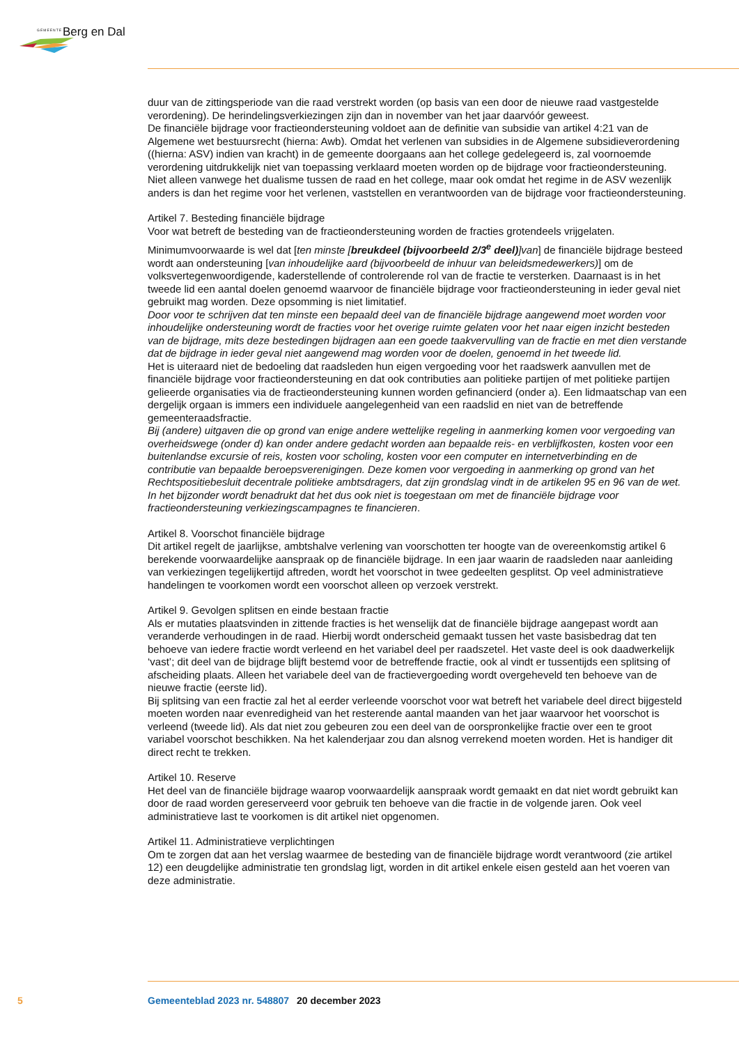GEMEENTE Berg en Dal
duur van de zittingsperiode van die raad verstrekt worden (op basis van een door de nieuwe raad vastgestelde verordening). De herindelingsverkiezingen zijn dan in november van het jaar daarvóór geweest.
De financiële bijdrage voor fractieondersteuning voldoet aan de definitie van subsidie van artikel 4:21 van de Algemene wet bestuursrecht (hierna: Awb). Omdat het verlenen van subsidies in de Algemene subsidieverordening ((hierna: ASV) indien van kracht) in de gemeente doorgaans aan het college gedelegeerd is, zal voornoemde verordening uitdrukkelijk niet van toepassing verklaard moeten worden op de bijdrage voor fractieondersteuning. Niet alleen vanwege het dualisme tussen de raad en het college, maar ook omdat het regime in de ASV wezenlijk anders is dan het regime voor het verlenen, vaststellen en verantwoorden van de bijdrage voor fractieondersteuning.
Artikel 7. Besteding financiële bijdrage
Voor wat betreft de besteding van de fractieondersteuning worden de fracties grotendeels vrijgelaten.
Minimumvoorwaarde is wel dat [ten minste [breukdeel (bijvoorbeeld 2/3<sup>e</sup> deel)]van] de financiële bijdrage besteed wordt aan ondersteuning [van inhoudelijke aard (bijvoorbeeld de inhuur van beleidsmedewerkers)] om de volksvertegenwoordigende, kaderstellende of controlerende rol van de fractie te versterken. Daarnaast is in het tweede lid een aantal doelen genoemd waarvoor de financiële bijdrage voor fractieondersteuning in ieder geval niet gebruikt mag worden. Deze opsomming is niet limitatief.
Door voor te schrijven dat ten minste een bepaald deel van de financiële bijdrage aangewend moet worden voor inhoudelijke ondersteuning wordt de fracties voor het overige ruimte gelaten voor het naar eigen inzicht besteden van de bijdrage, mits deze bestedingen bijdragen aan een goede taakvervulling van de fractie en met dien verstande dat de bijdrage in ieder geval niet aangewend mag worden voor de doelen, genoemd in het tweede lid.
Het is uiteraard niet de bedoeling dat raadsleden hun eigen vergoeding voor het raadswerk aanvullen met de financiële bijdrage voor fractieondersteuning en dat ook contributies aan politieke partijen of met politieke partijen gelieerde organisaties via de fractieondersteuning kunnen worden gefinancierd (onder a). Een lidmaatschap van een dergelijk orgaan is immers een individuele aangelegenheid van een raadslid en niet van de betreffende gemeenteraadsfractie.
Bij (andere) uitgaven die op grond van enige andere wettelijke regeling in aanmerking komen voor vergoeding van overheidswege (onder d) kan onder andere gedacht worden aan bepaalde reis- en verblijfkosten, kosten voor een buitenlandse excursie of reis, kosten voor scholing, kosten voor een computer en internetverbinding en de contributie van bepaalde beroepsverenigingen. Deze komen voor vergoeding in aanmerking op grond van het Rechtspositiebesluit decentrale politieke ambtsdragers, dat zijn grondslag vindt in de artikelen 95 en 96 van de wet. In het bijzonder wordt benadrukt dat het dus ook niet is toegestaan om met de financiële bijdrage voor fractieondersteuning verkiezingscampagnes te financieren.
Artikel 8. Voorschot financiële bijdrage
Dit artikel regelt de jaarlijkse, ambtshalve verlening van voorschotten ter hoogte van de overeenkomstig artikel 6 berekende voorwaardelijke aanspraak op de financiële bijdrage. In een jaar waarin de raadsleden naar aanleiding van verkiezingen tegelijkertijd aftreden, wordt het voorschot in twee gedeelten gesplitst. Op veel administratieve handelingen te voorkomen wordt een voorschot alleen op verzoek verstrekt.
Artikel 9. Gevolgen splitsen en einde bestaan fractie
Als er mutaties plaatsvinden in zittende fracties is het wenselijk dat de financiële bijdrage aangepast wordt aan veranderde verhoudingen in de raad. Hierbij wordt onderscheid gemaakt tussen het vaste basisbedrag dat ten behoeve van iedere fractie wordt verleend en het variabel deel per raadszetel. Het vaste deel is ook daadwerkelijk ‘vast’; dit deel van de bijdrage blijft bestemd voor de betreffende fractie, ook al vindt er tussentijds een splitsing of afscheiding plaats. Alleen het variabele deel van de fractievergoeding wordt overgeheveld ten behoeve van de nieuwe fractie (eerste lid).
Bij splitsing van een fractie zal het al eerder verleende voorschot voor wat betreft het variabele deel direct bijgesteld moeten worden naar evenredigheid van het resterende aantal maanden van het jaar waarvoor het voorschot is verleend (tweede lid). Als dat niet zou gebeuren zou een deel van de oorspronkelijke fractie over een te groot variabel voorschot beschikken. Na het kalenderjaar zou dan alsnog verrekend moeten worden. Het is handiger dit direct recht te trekken.
Artikel 10. Reserve
Het deel van de financiële bijdrage waarop voorwaardelijk aanspraak wordt gemaakt en dat niet wordt gebruikt kan door de raad worden gereserveerd voor gebruik ten behoeve van die fractie in de volgende jaren. Ook veel administratieve last te voorkomen is dit artikel niet opgenomen.
Artikel 11. Administratieve verplichtingen
Om te zorgen dat aan het verslag waarmee de besteding van de financiële bijdrage wordt verantwoord (zie artikel 12) een deugdelijke administratie ten grondslag ligt, worden in dit artikel enkele eisen gesteld aan het voeren van deze administratie.
5 Gemeenteblad 2023 nr. 548807 20 december 2023